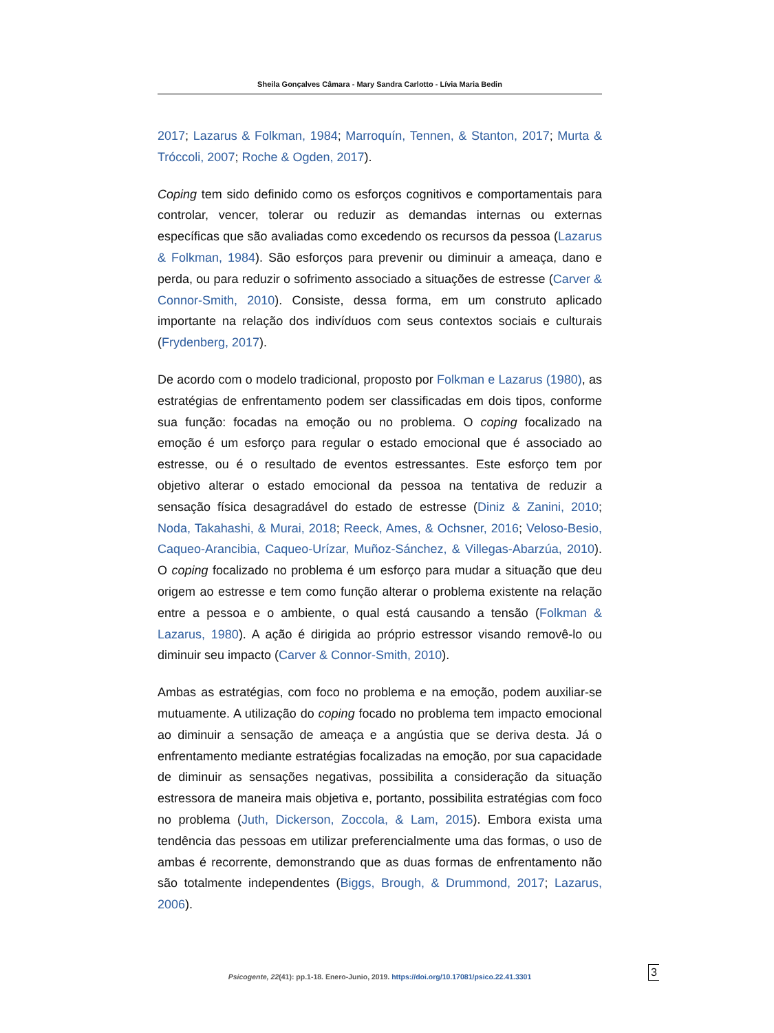Sheila Gonçalves Câmara - Mary Sandra Carlotto - Lívia Maria Bedin
2017; Lazarus & Folkman, 1984; Marroquín, Tennen, & Stanton, 2017; Murta & Tróccoli, 2007; Roche & Ogden, 2017).
Coping tem sido definido como os esforços cognitivos e comportamentais para controlar, vencer, tolerar ou reduzir as demandas internas ou externas específicas que são avaliadas como excedendo os recursos da pessoa (Lazarus & Folkman, 1984). São esforços para prevenir ou diminuir a ameaça, dano e perda, ou para reduzir o sofrimento associado a situações de estresse (Carver & Connor-Smith, 2010). Consiste, dessa forma, em um construto aplicado importante na relação dos indivíduos com seus contextos sociais e culturais (Frydenberg, 2017).
De acordo com o modelo tradicional, proposto por Folkman e Lazarus (1980), as estratégias de enfrentamento podem ser classificadas em dois tipos, conforme sua função: focadas na emoção ou no problema. O coping focalizado na emoção é um esforço para regular o estado emocional que é associado ao estresse, ou é o resultado de eventos estressantes. Este esforço tem por objetivo alterar o estado emocional da pessoa na tentativa de reduzir a sensação física desagradável do estado de estresse (Diniz & Zanini, 2010; Noda, Takahashi, & Murai, 2018; Reeck, Ames, & Ochsner, 2016; Veloso-Besio, Caqueo-Arancibia, Caqueo-Urízar, Muñoz-Sánchez, & Villegas-Abarzúa, 2010). O coping focalizado no problema é um esforço para mudar a situação que deu origem ao estresse e tem como função alterar o problema existente na relação entre a pessoa e o ambiente, o qual está causando a tensão (Folkman & Lazarus, 1980). A ação é dirigida ao próprio estressor visando removê-lo ou diminuir seu impacto (Carver & Connor-Smith, 2010).
Ambas as estratégias, com foco no problema e na emoção, podem auxiliar-se mutuamente. A utilização do coping focado no problema tem impacto emocional ao diminuir a sensação de ameaça e a angústia que se deriva desta. Já o enfrentamento mediante estratégias focalizadas na emoção, por sua capacidade de diminuir as sensações negativas, possibilita a consideração da situação estressora de maneira mais objetiva e, portanto, possibilita estratégias com foco no problema (Juth, Dickerson, Zoccola, & Lam, 2015). Embora exista uma tendência das pessoas em utilizar preferencialmente uma das formas, o uso de ambas é recorrente, demonstrando que as duas formas de enfrentamento não são totalmente independentes (Biggs, Brough, & Drummond, 2017; Lazarus, 2006).
Psicogente, 22(41): pp.1-18. Enero-Junio, 2019. https://doi.org/10.17081/psico.22.41.3301 3